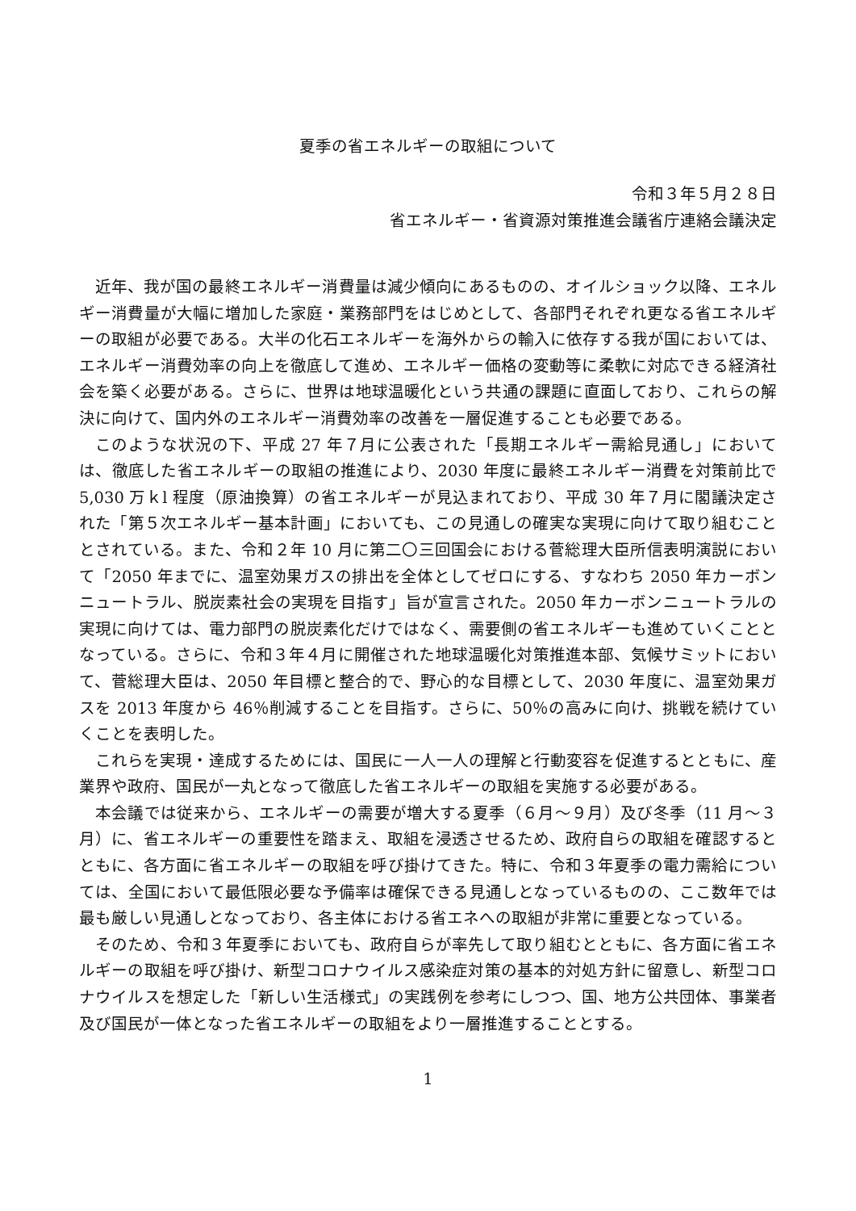夏季の省エネルギーの取組について
令和３年５月２８日
省エネルギー・省資源対策推進会議省庁連絡会議決定
近年、我が国の最終エネルギー消費量は減少傾向にあるものの、オイルショック以降、エネルギー消費量が大幅に増加した家庭・業務部門をはじめとして、各部門それぞれ更なる省エネルギーの取組が必要である。大半の化石エネルギーを海外からの輸入に依存する我が国においては、エネルギー消費効率の向上を徹底して進め、エネルギー価格の変動等に柔軟に対応できる経済社会を築く必要がある。さらに、世界は地球温暖化という共通の課題に直面しており、これらの解決に向けて、国内外のエネルギー消費効率の改善を一層促進することも必要である。
このような状況の下、平成 27 年７月に公表された「長期エネルギー需給見通し」においては、徹底した省エネルギーの取組の推進により、2030 年度に最終エネルギー消費を対策前比で 5,030 万ｋl 程度（原油換算）の省エネルギーが見込まれており、平成 30 年７月に閣議決定された「第５次エネルギー基本計画」においても、この見通しの確実な実現に向けて取り組むこととされている。また、令和２年 10 月に第二〇三回国会における菅総理大臣所信表明演説において「2050 年までに、温室効果ガスの排出を全体としてゼロにする、すなわち 2050 年カーボンニュートラル、脱炭素社会の実現を目指す」旨が宣言された。2050 年カーボンニュートラルの実現に向けては、電力部門の脱炭素化だけではなく、需要側の省エネルギーも進めていくこととなっている。さらに、令和３年４月に開催された地球温暖化対策推進本部、気候サミットにおいて、菅総理大臣は、2050 年目標と整合的で、野心的な目標として、2030 年度に、温室効果ガスを 2013 年度から 46％削減することを目指す。さらに、50％の高みに向け、挑戦を続けていくことを表明した。
これらを実現・達成するためには、国民に一人一人の理解と行動変容を促進するとともに、産業界や政府、国民が一丸となって徹底した省エネルギーの取組を実施する必要がある。
本会議では従来から、エネルギーの需要が増大する夏季（６月～９月）及び冬季（11 月～３月）に、省エネルギーの重要性を踏まえ、取組を浸透させるため、政府自らの取組を確認するとともに、各方面に省エネルギーの取組を呼び掛けてきた。特に、令和３年夏季の電力需給については、全国において最低限必要な予備率は確保できる見通しとなっているものの、ここ数年では最も厳しい見通しとなっており、各主体における省エネへの取組が非常に重要となっている。
そのため、令和３年夏季においても、政府自らが率先して取り組むとともに、各方面に省エネルギーの取組を呼び掛け、新型コロナウイルス感染症対策の基本的対処方針に留意し、新型コロナウイルスを想定した「新しい生活様式」の実践例を参考にしつつ、国、地方公共団体、事業者及び国民が一体となった省エネルギーの取組をより一層推進することとする。
1